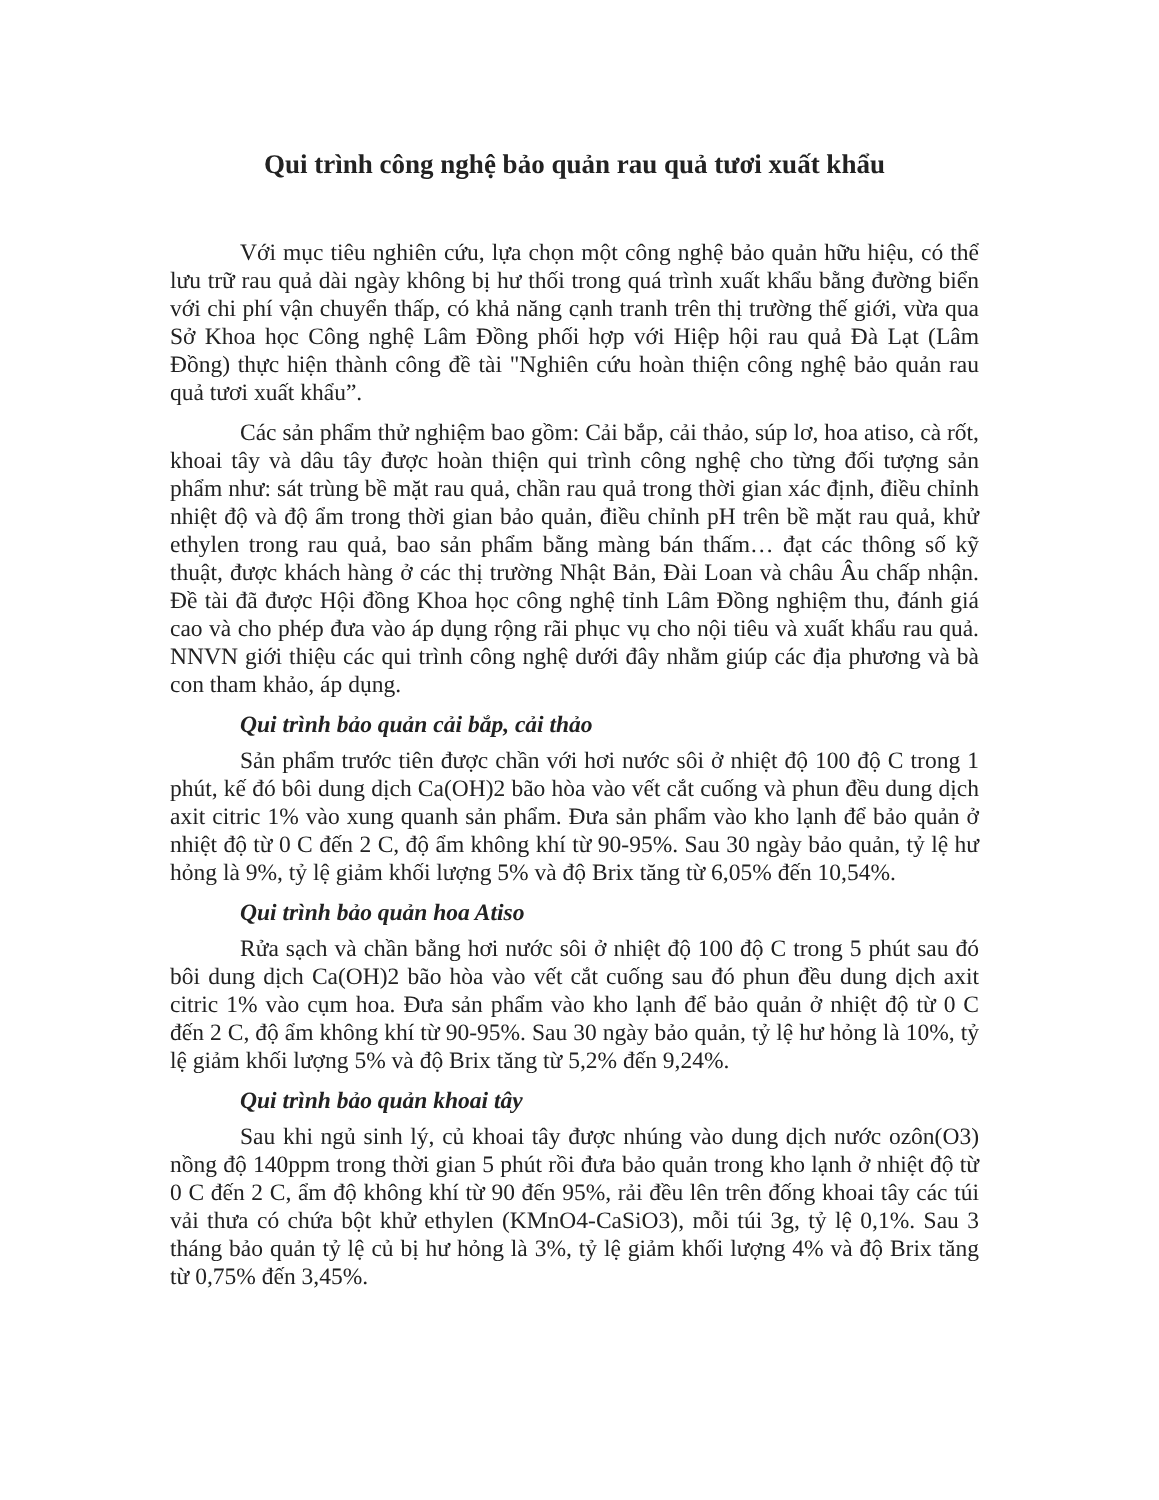Qui trình công nghệ bảo quản rau quả tươi xuất khẩu
Với mục tiêu nghiên cứu, lựa chọn một công nghệ bảo quản hữu hiệu, có thể lưu trữ rau quả dài ngày không bị hư thối trong quá trình xuất khẩu bằng đường biển với chi phí vận chuyển thấp, có khả năng cạnh tranh trên thị trường thế giới, vừa qua Sở Khoa học Công nghệ Lâm Đồng phối hợp với Hiệp hội rau quả Đà Lạt (Lâm Đồng) thực hiện thành công đề tài "Nghiên cứu hoàn thiện công nghệ bảo quản rau quả tươi xuất khẩu”.
Các sản phẩm thử nghiệm bao gồm: Cải bắp, cải thảo, súp lơ, hoa atiso, cà rốt, khoai tây và dâu tây được hoàn thiện qui trình công nghệ cho từng đối tượng sản phẩm như: sát trùng bề mặt rau quả, chần rau quả trong thời gian xác định, điều chỉnh nhiệt độ và độ ẩm trong thời gian bảo quản, điều chỉnh pH trên bề mặt rau quả, khử ethylen trong rau quả, bao sản phẩm bằng màng bán thấm… đạt các thông số kỹ thuật, được khách hàng ở các thị trường Nhật Bản, Đài Loan và châu Âu chấp nhận. Đề tài đã được Hội đồng Khoa học công nghệ tỉnh Lâm Đồng nghiệm thu, đánh giá cao và cho phép đưa vào áp dụng rộng rãi phục vụ cho nội tiêu và xuất khẩu rau quả. NNVN giới thiệu các qui trình công nghệ dưới đây nhằm giúp các địa phương và bà con tham khảo, áp dụng.
Qui trình bảo quản cải bắp, cải thảo
Sản phẩm trước tiên được chần với hơi nước sôi ở nhiệt độ 100 độ C trong 1 phút, kế đó bôi dung dịch Ca(OH)2 bão hòa vào vết cắt cuống và phun đều dung dịch axit citric 1% vào xung quanh sản phẩm. Đưa sản phẩm vào kho lạnh để bảo quản ở nhiệt độ từ 0 C đến 2 C, độ ẩm không khí từ 90-95%. Sau 30 ngày bảo quản, tỷ lệ hư hỏng là 9%, tỷ lệ giảm khối lượng 5% và độ Brix tăng từ 6,05% đến 10,54%.
Qui trình bảo quản hoa Atiso
Rửa sạch và chần bằng hơi nước sôi ở nhiệt độ 100 độ C trong 5 phút sau đó bôi dung dịch Ca(OH)2 bão hòa vào vết cắt cuống sau đó phun đều dung dịch axit citric 1% vào cụm hoa. Đưa sản phẩm vào kho lạnh để bảo quản ở nhiệt độ từ 0 C đến 2 C, độ ẩm không khí từ 90-95%. Sau 30 ngày bảo quản, tỷ lệ hư hỏng là 10%, tỷ lệ giảm khối lượng 5% và độ Brix tăng từ 5,2% đến 9,24%.
Qui trình bảo quản khoai tây
Sau khi ngủ sinh lý, củ khoai tây được nhúng vào dung dịch nước ozôn(O3) nồng độ 140ppm trong thời gian 5 phút rồi đưa bảo quản trong kho lạnh ở nhiệt độ từ 0 C đến 2 C, ẩm độ không khí từ 90 đến 95%, rải đều lên trên đống khoai tây các túi vải thưa có chứa bột khử ethylen (KMnO4-CaSiO3), mỗi túi 3g, tỷ lệ 0,1%. Sau 3 tháng bảo quản tỷ lệ củ bị hư hỏng là 3%, tỷ lệ giảm khối lượng 4% và độ Brix tăng từ 0,75% đến 3,45%.